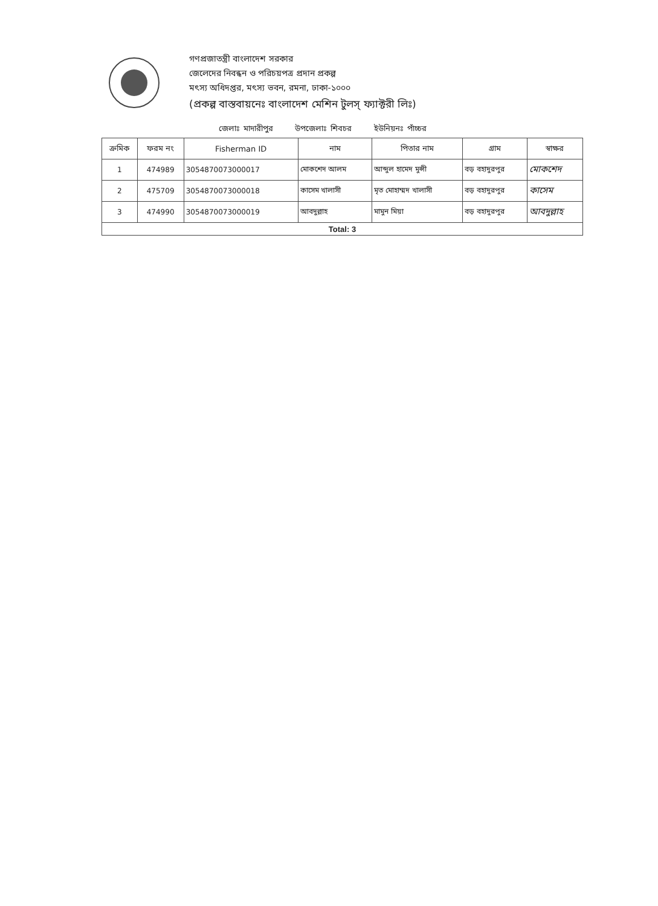গণপ্রজাতন্ত্রী বাংলাদেশ সরকার
জেলেদের নিবন্ধন ও পরিচয়পত্র প্রদান প্রকল্প
মৎস্য অধিদপ্তর, মৎস্য ভবন, রমনা, ঢাকা-১০০০
(প্রকল্প বাস্তবায়নেঃ বাংলাদেশ মেশিন টুলস্ ফ্যাক্টরী লিঃ)
জেলাঃ মাদারীপুর উপজেলাঃ শিবচর ইউনিয়নঃ পাঁচ্চর
| ক্রমিক | ফরম নং | Fisherman ID | নাম | পিতার নাম | গ্রাম | স্বাক্ষর |
| --- | --- | --- | --- | --- | --- | --- |
| 1 | 474989 | 3054870073000017 | মোকশেদ আলম | আব্দুল হামেদ মুন্সী | বড় বহাদুরপুর | মোকশেদ |
| 2 | 475709 | 3054870073000018 | কাসেম খালাসী | মৃত মোহাম্মদ খালাসী | বড় বহাদুরপুর | কাসেম |
| 3 | 474990 | 3054870073000019 | আবদুল্লাহ | মামুন মিয়া | বড় বহাদুরপুর | আবদুল্লাহ |
| Total: 3 | | | | | | |